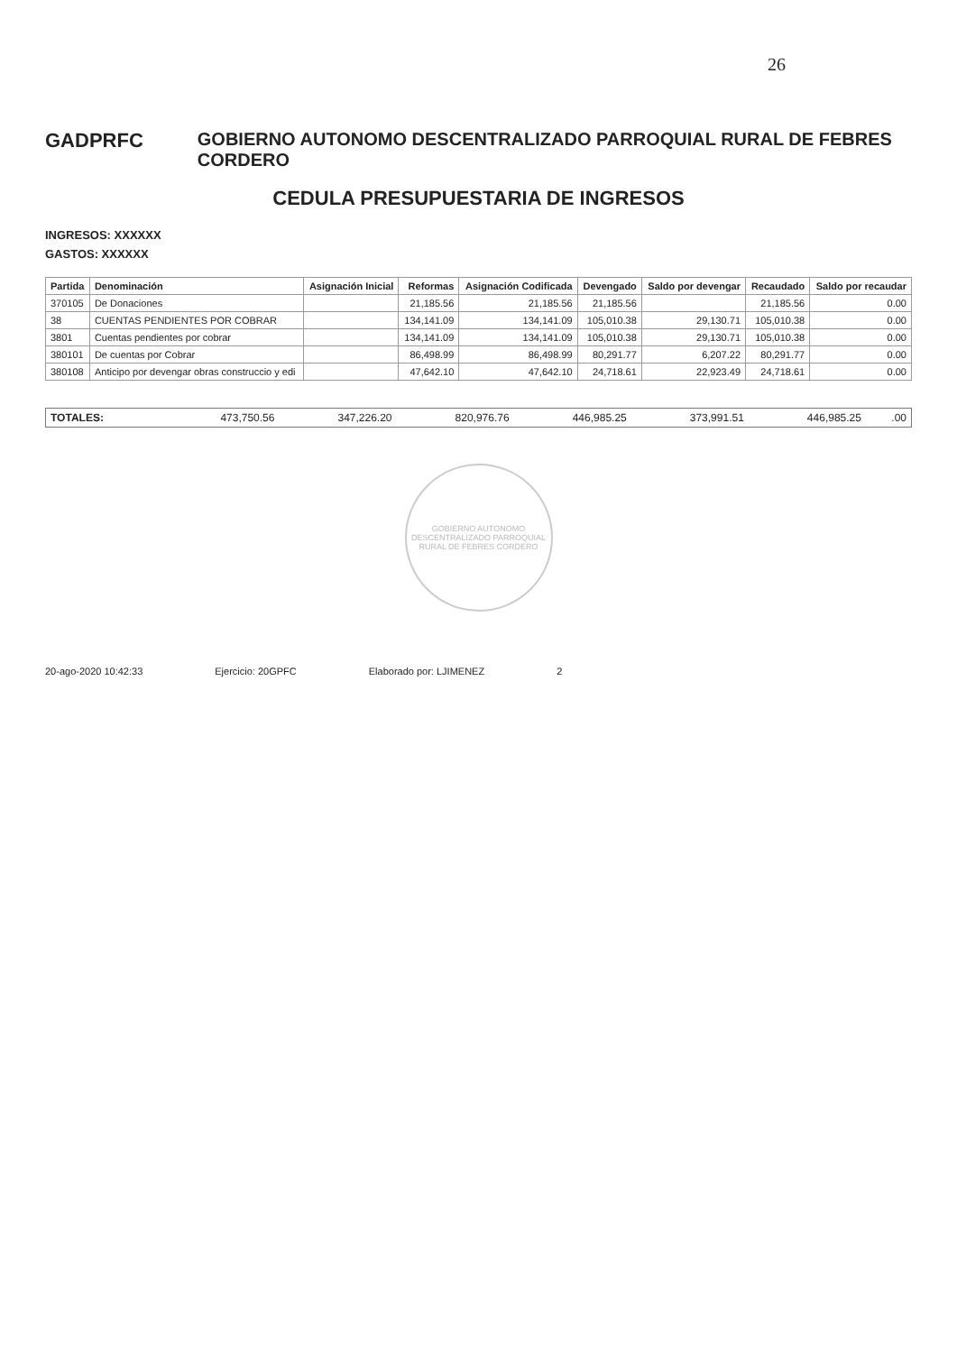26
GADPRFC GOBIERNO AUTONOMO DESCENTRALIZADO PARROQUIAL RURAL DE FEBRES CORDERO
CEDULA PRESUPUESTARIA DE INGRESOS
INGRESOS: XXXXXX
GASTOS: XXXXXX
| Partida | Denominación | Asignación Inicial | Reformas | Asignación Codificada | Devengado | Saldo por devengar | Recaudado | Saldo por recaudar |
| --- | --- | --- | --- | --- | --- | --- | --- | --- |
| 370105 | De Donaciones | | 21,185.56 | 21,185.56 | 21,185.56 | | 21,185.56 | 0.00 |
| 38 | CUENTAS PENDIENTES POR COBRAR | | 134,141.09 | 134,141.09 | 105,010.38 | 29,130.71 | 105,010.38 | 0.00 |
| 3801 | Cuentas pendientes por cobrar | | 134,141.09 | 134,141.09 | 105,010.38 | 29,130.71 | 105,010.38 | 0.00 |
| 380101 | De cuentas por Cobrar | | 86,498.99 | 86,498.99 | 80,291.77 | 6,207.22 | 80,291.77 | 0.00 |
| 380108 | Anticipo por devengar obras construccio y edi | | 47,642.10 | 47,642.10 | 24,718.61 | 22,923.49 | 24,718.61 | 0.00 |
| TOTALES: | 473,750.56 | 347,226.20 | 820,976.76 | 446,985.25 | 373,991.51 | 446,985.25 | .00 |
GOBIERNO AUTONOMO DESCENTRALIZADO PARROQUIAL RURAL DE FEBRES CORDERO
20-ago-2020 10:42:33 Ejercicio: 20GPFC Elaborado por: LJIMENEZ 2